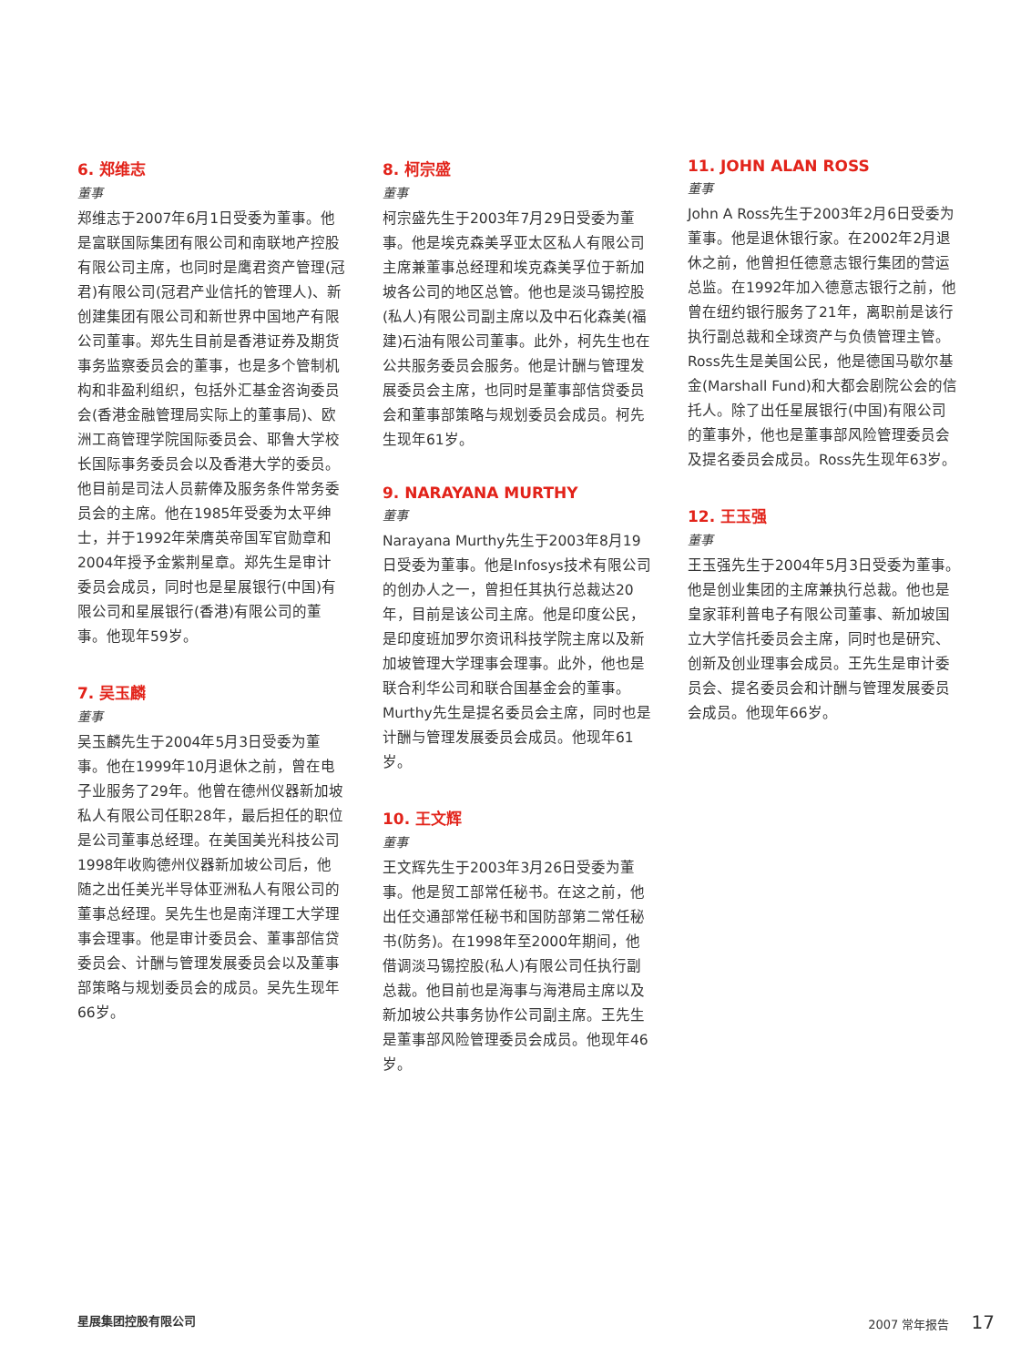6. 郑维志
董事
郑维志于2007年6月1日受委为董事。他是富联国际集团有限公司和南联地产控股有限公司主席，也同时是鹰君资产管理(冠君)有限公司(冠君产业信托的管理人)、新创建集团有限公司和新世界中国地产有限公司董事。郑先生目前是香港证券及期货事务监察委员会的董事，也是多个管制机构和非盈利组织，包括外汇基金咨询委员会(香港金融管理局实际上的董事局)、欧洲工商管理学院国际委员会、耶鲁大学校长国际事务委员会以及香港大学的委员。他目前是司法人员薪俸及服务条件常务委员会的主席。他在1985年受委为太平绅士，并于1992年荣膺英帝国军官勋章和2004年授予金紫荆星章。郑先生是审计委员会成员，同时也是星展银行(中国)有限公司和星展银行(香港)有限公司的董事。他现年59岁。
7. 吴玉麟
董事
吴玉麟先生于2004年5月3日受委为董事。他在1999年10月退休之前，曾在电子业服务了29年。他曾在德州仪器新加坡私人有限公司任职28年，最后担任的职位是公司董事总经理。在美国美光科技公司1998年收购德州仪器新加坡公司后，他随之出任美光半导体亚洲私人有限公司的董事总经理。吴先生也是南洋理工大学理事会理事。他是审计委员会、董事部信贷委员会、计酬与管理发展委员会以及董事部策略与规划委员会的成员。吴先生现年66岁。
8. 柯宗盛
董事
柯宗盛先生于2003年7月29日受委为董事。他是埃克森美孚亚太区私人有限公司主席兼董事总经理和埃克森美孚位于新加坡各公司的地区总管。他也是淡马锡控股(私人)有限公司副主席以及中石化森美(福建)石油有限公司董事。此外，柯先生也在公共服务委员会服务。他是计酬与管理发展委员会主席，也同时是董事部信贷委员会和董事部策略与规划委员会成员。柯先生现年61岁。
9. NARAYANA MURTHY
董事
Narayana Murthy先生于2003年8月19日受委为董事。他是Infosys技术有限公司的创办人之一，曾担任其执行总裁达20年，目前是该公司主席。他是印度公民，是印度班加罗尔资讯科技学院主席以及新加坡管理大学理事会理事。此外，他也是联合利华公司和联合国基金会的董事。Murthy先生是提名委员会主席，同时也是计酬与管理发展委员会成员。他现年61岁。
10. 王文辉
董事
王文辉先生于2003年3月26日受委为董事。他是贸工部常任秘书。在这之前，他出任交通部常任秘书和国防部第二常任秘书(防务)。在1998年至2000年期间，他借调淡马锡控股(私人)有限公司任执行副总裁。他目前也是海事与海港局主席以及新加坡公共事务协作公司副主席。王先生是董事部风险管理委员会成员。他现年46岁。
11. JOHN ALAN ROSS
董事
John A Ross先生于2003年2月6日受委为董事。他是退休银行家。在2002年2月退休之前，他曾担任德意志银行集团的营运总监。在1992年加入德意志银行之前，他曾在纽约银行服务了21年，离职前是该行执行副总裁和全球资产与负债管理主管。Ross先生是美国公民，他是德国马歇尔基金(Marshall Fund)和大都会剧院公会的信托人。除了出任星展银行(中国)有限公司的董事外，他也是董事部风险管理委员会及提名委员会成员。Ross先生现年63岁。
12. 王玉强
董事
王玉强先生于2004年5月3日受委为董事。他是创业集团的主席兼执行总裁。他也是皇家菲利普电子有限公司董事、新加坡国立大学信托委员会主席，同时也是研究、创新及创业理事会成员。王先生是审计委员会、提名委员会和计酬与管理发展委员会成员。他现年66岁。
星展集团控股有限公司 2007 常年报告 17